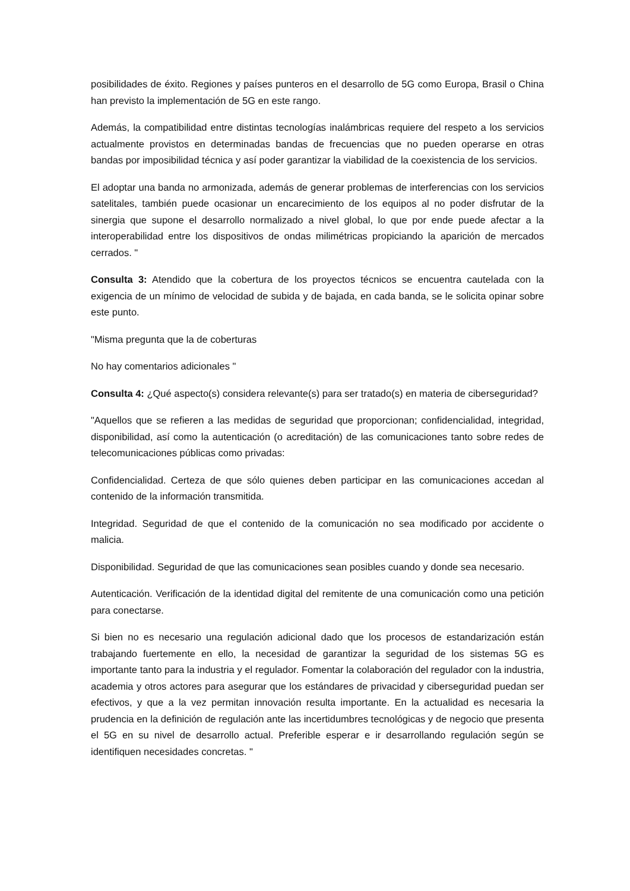posibilidades de éxito. Regiones y países punteros en el desarrollo de 5G como Europa, Brasil o China han previsto la implementación de 5G en este rango.
Además, la compatibilidad entre distintas tecnologías inalámbricas requiere del respeto a los servicios actualmente provistos en determinadas bandas de frecuencias que no pueden operarse en otras bandas por imposibilidad técnica y así poder garantizar la viabilidad de la coexistencia de los servicios.
El adoptar una banda no armonizada, además de generar problemas de interferencias con los servicios satelitales, también puede ocasionar un encarecimiento de los equipos al no poder disfrutar de la sinergia que supone el desarrollo normalizado a nivel global, lo que por ende puede afectar a la interoperabilidad entre los dispositivos de ondas milimétricas propiciando la aparición de mercados cerrados. "
Consulta 3: Atendido que la cobertura de los proyectos técnicos se encuentra cautelada con la exigencia de un mínimo de velocidad de subida y de bajada, en cada banda, se le solicita opinar sobre este punto.
"Misma pregunta que la de coberturas
No hay comentarios adicionales "
Consulta 4: ¿Qué aspecto(s) considera relevante(s) para ser tratado(s) en materia de ciberseguridad?
"Aquellos que se refieren a las medidas de seguridad que proporcionan; confidencialidad, integridad, disponibilidad, así como la autenticación (o acreditación) de las comunicaciones tanto sobre redes de telecomunicaciones públicas como privadas:
Confidencialidad. Certeza de que sólo quienes deben participar en las comunicaciones accedan al contenido de la información transmitida.
Integridad. Seguridad de que el contenido de la comunicación no sea modificado por accidente o malicia.
Disponibilidad. Seguridad de que las comunicaciones sean posibles cuando y donde sea necesario.
Autenticación. Verificación de la identidad digital del remitente de una comunicación como una petición para conectarse.
Si bien no es necesario una regulación adicional dado que los procesos de estandarización están trabajando fuertemente en ello, la necesidad de garantizar la seguridad de los sistemas 5G es importante tanto para la industria y el regulador. Fomentar la colaboración del regulador con la industria, academia y otros actores para asegurar que los estándares de privacidad y ciberseguridad puedan ser efectivos, y que a la vez permitan innovación resulta importante. En la actualidad es necesaria la prudencia en la definición de regulación ante las incertidumbres tecnológicas y de negocio que presenta el 5G en su nivel de desarrollo actual. Preferible esperar e ir desarrollando regulación según se identifiquen necesidades concretas. "